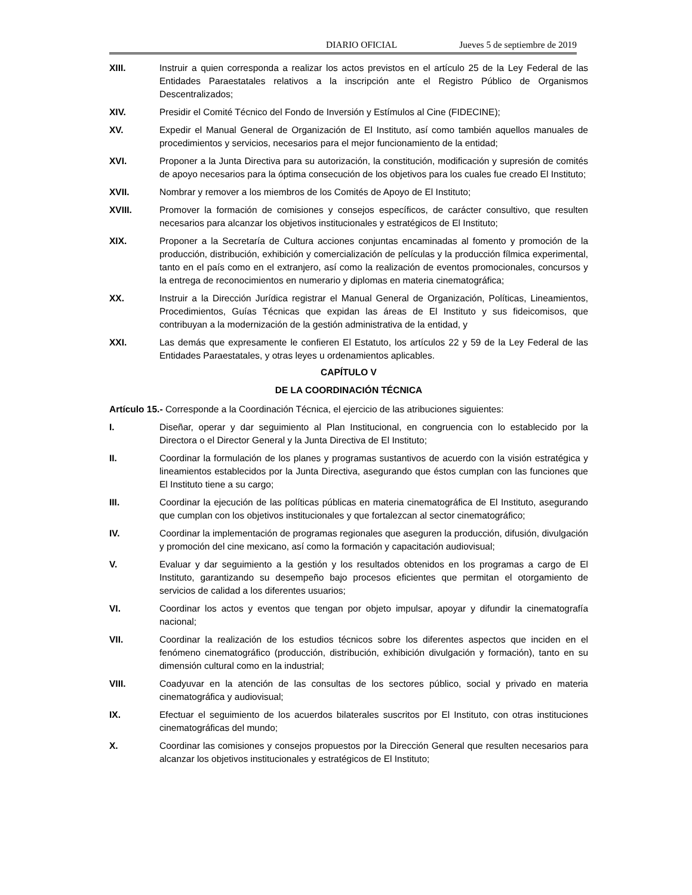DIARIO OFICIAL Jueves 5 de septiembre de 2019
XIII. Instruir a quien corresponda a realizar los actos previstos en el artículo 25 de la Ley Federal de las Entidades Paraestatales relativos a la inscripción ante el Registro Público de Organismos Descentralizados;
XIV. Presidir el Comité Técnico del Fondo de Inversión y Estímulos al Cine (FIDECINE);
XV. Expedir el Manual General de Organización de El Instituto, así como también aquellos manuales de procedimientos y servicios, necesarios para el mejor funcionamiento de la entidad;
XVI. Proponer a la Junta Directiva para su autorización, la constitución, modificación y supresión de comités de apoyo necesarios para la óptima consecución de los objetivos para los cuales fue creado El Instituto;
XVII. Nombrar y remover a los miembros de los Comités de Apoyo de El Instituto;
XVIII. Promover la formación de comisiones y consejos específicos, de carácter consultivo, que resulten necesarios para alcanzar los objetivos institucionales y estratégicos de El Instituto;
XIX. Proponer a la Secretaría de Cultura acciones conjuntas encaminadas al fomento y promoción de la producción, distribución, exhibición y comercialización de películas y la producción fílmica experimental, tanto en el país como en el extranjero, así como la realización de eventos promocionales, concursos y la entrega de reconocimientos en numerario y diplomas en materia cinematográfica;
XX. Instruir a la Dirección Jurídica registrar el Manual General de Organización, Políticas, Lineamientos, Procedimientos, Guías Técnicas que expidan las áreas de El Instituto y sus fideicomisos, que contribuyan a la modernización de la gestión administrativa de la entidad, y
XXI. Las demás que expresamente le confieren El Estatuto, los artículos 22 y 59 de la Ley Federal de las Entidades Paraestatales, y otras leyes u ordenamientos aplicables.
CAPÍTULO V
DE LA COORDINACIÓN TÉCNICA
Artículo 15.- Corresponde a la Coordinación Técnica, el ejercicio de las atribuciones siguientes:
I. Diseñar, operar y dar seguimiento al Plan Institucional, en congruencia con lo establecido por la Directora o el Director General y la Junta Directiva de El Instituto;
II. Coordinar la formulación de los planes y programas sustantivos de acuerdo con la visión estratégica y lineamientos establecidos por la Junta Directiva, asegurando que éstos cumplan con las funciones que El Instituto tiene a su cargo;
III. Coordinar la ejecución de las políticas públicas en materia cinematográfica de El Instituto, asegurando que cumplan con los objetivos institucionales y que fortalezcan al sector cinematográfico;
IV. Coordinar la implementación de programas regionales que aseguren la producción, difusión, divulgación y promoción del cine mexicano, así como la formación y capacitación audiovisual;
V. Evaluar y dar seguimiento a la gestión y los resultados obtenidos en los programas a cargo de El Instituto, garantizando su desempeño bajo procesos eficientes que permitan el otorgamiento de servicios de calidad a los diferentes usuarios;
VI. Coordinar los actos y eventos que tengan por objeto impulsar, apoyar y difundir la cinematografía nacional;
VII. Coordinar la realización de los estudios técnicos sobre los diferentes aspectos que inciden en el fenómeno cinematográfico (producción, distribución, exhibición divulgación y formación), tanto en su dimensión cultural como en la industrial;
VIII. Coadyuvar en la atención de las consultas de los sectores público, social y privado en materia cinematográfica y audiovisual;
IX. Efectuar el seguimiento de los acuerdos bilaterales suscritos por El Instituto, con otras instituciones cinematográficas del mundo;
X. Coordinar las comisiones y consejos propuestos por la Dirección General que resulten necesarios para alcanzar los objetivos institucionales y estratégicos de El Instituto;